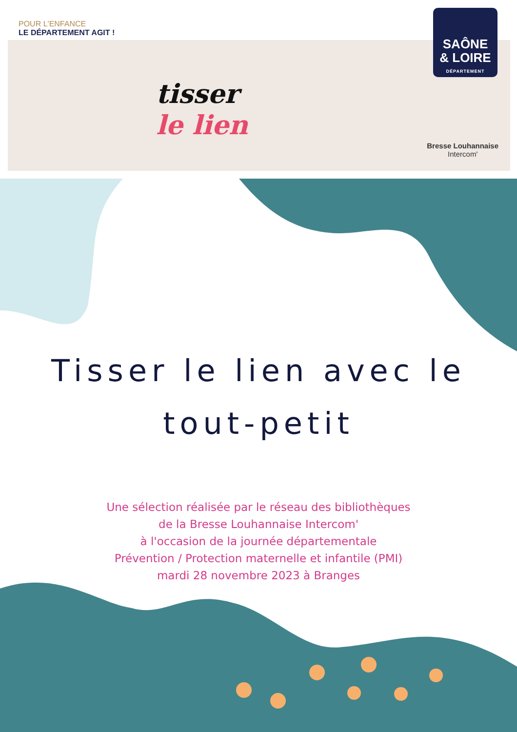POUR L'ENFANCE
LE DÉPARTEMENT AGIT !
tisser
le lien
SAÔNE
& LOIRE
DÉPARTEMENT
Bresse Louhannaise
Intercom'
Tisser le lien avec le
tout-petit
Une sélection réalisée par le réseau des bibliothèques
de la Bresse Louhannaise Intercom'
à l'occasion de la journée départementale
Prévention / Protection maternelle et infantile (PMI)
mardi 28 novembre 2023 à Branges